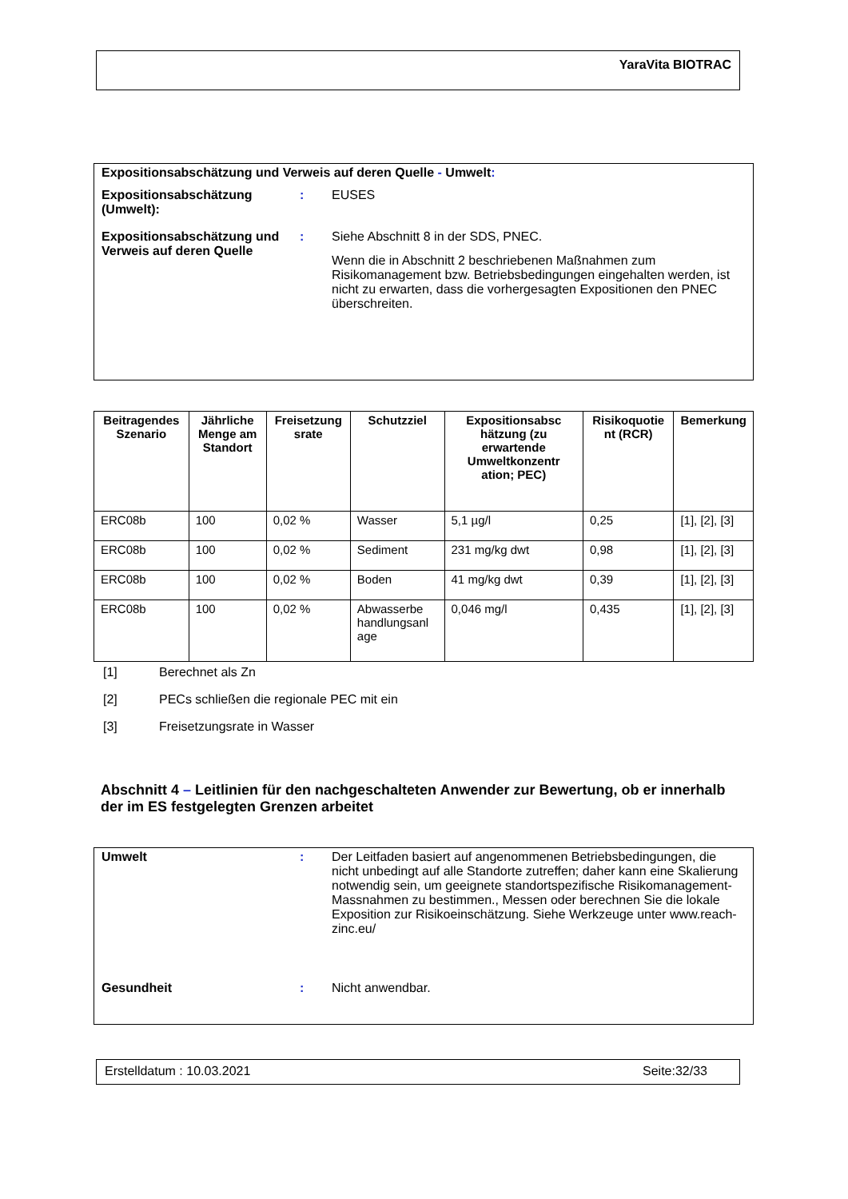YaraVita BIOTRAC
Expositionsabschätzung und Verweis auf deren Quelle - Umwelt:
Expositionsabschätzung (Umwelt):
: EUSES
Expositionsabschätzung und Verweis auf deren Quelle
: Siehe Abschnitt 8 in der SDS, PNEC.
Wenn die in Abschnitt 2 beschriebenen Maßnahmen zum Risikomanagement bzw. Betriebsbedingungen eingehalten werden, ist nicht zu erwarten, dass die vorhergesagten Expositionen den PNEC überschreiten.
| Beitragendes Szenario | Jährliche Menge am Standort | Freisetzung srate | Schutzziel | Expositionsabsc hätzung (zu erwartende Umweltkonzentr ation; PEC) | Risikoquotie nt (RCR) | Bemerkung |
| --- | --- | --- | --- | --- | --- | --- |
| ERC08b | 100 | 0,02 % | Wasser | 5,1 µg/l | 0,25 | [1], [2], [3] |
| ERC08b | 100 | 0,02 % | Sediment | 231 mg/kg dwt | 0,98 | [1], [2], [3] |
| ERC08b | 100 | 0,02 % | Boden | 41 mg/kg dwt | 0,39 | [1], [2], [3] |
| ERC08b | 100 | 0,02 % | Abwasserbe handlungsanl age | 0,046 mg/l | 0,435 | [1], [2], [3] |
[1] Berechnet als Zn
[2] PECs schließen die regionale PEC mit ein
[3] Freisetzungsrate in Wasser
Abschnitt 4 – Leitlinien für den nachgeschalteten Anwender zur Bewertung, ob er innerhalb der im ES festgelegten Grenzen arbeitet
Umwelt : Der Leitfaden basiert auf angenommenen Betriebsbedingungen, die nicht unbedingt auf alle Standorte zutreffen; daher kann eine Skalierung notwendig sein, um geeignete standortspezifische Risikomanagement-Massnahmen zu bestimmen., Messen oder berechnen Sie die lokale Exposition zur Risikoeinschätzung. Siehe Werkzeuge unter www.reach-zinc.eu/
Gesundheit : Nicht anwendbar.
Erstelldatum : 10.03.2021 Seite:32/33